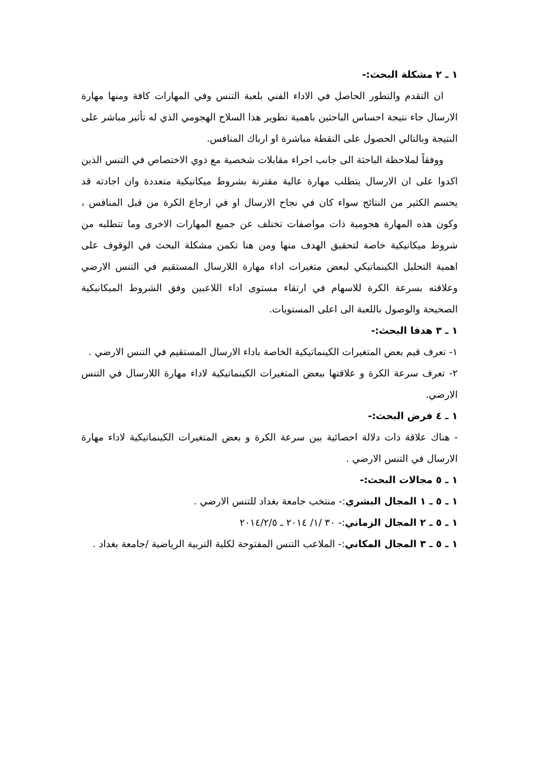١ ـ ٢ مشكلة البحث:-
ان التقدم والتطور الحاصل في الاداء الفني بلعبة التنس وفي المهارات كافة ومنها مهارة الارسال جاء نتيجة احساس الباحثين باهمية تطوير هذا السلاح الهجومي الذي له تأثير مباشر على النتيجة وبالتالي الحصول على النقطة مباشرة او ارباك المنافس.
ووفقاً لملاحظة الباحثة الى جانب اجراء مقابلات شخصية مع ذوي الاختصاص في التنس الذين اكدوا على ان الارسال يتطلب مهارة عالية مقترنة بشروط ميكانيكية متعددة وان اجادته قد يحسم الكثير من النتائج سواء كان في نجاح الارسال او في ارجاع الكرة من قبل المنافس ، وكون هذه المهارة هجومية ذات مواصفات تختلف عن جميع المهارات الاخرى وما تتطلبه من شروط ميكانيكية خاصة لتحقيق الهدف منها ومن هنا تكمن مشكلة البحث في الوقوف على اهمية التحليل الكينماتيكي لبعض متغيرات اداء مهارة اللارسال المستقيم في التنس الارضي وعلاقته بسرعة الكرة للاسهام في ارتقاء مستوى اداء اللاعبين وفق الشروط الميكانيكية الصحيحة والوصول باللعبة الى اعلى المستويات.
١ ـ ٣ هدفا البحث:-
١- تعرف قيم بعض المتغيرات الكينماتيكية الخاصة باداء الارسال المستقيم في التنس الارضي .
٢- تعرف سرعة الكرة و علاقتها ببعض المتغيرات الكينماتيكية لاداء مهارة اللارسال في التنس الارضي.
١ ـ ٤ فرض البحث:-
- هناك علاقة ذات دلالة احصائية بين سرعة الكرة و بعض المتغيرات الكينماتيكية لاداء مهارة الارسال في التنس الارضي .
١ ـ ٥ مجالات البحث:-
١ ـ ٥ ـ ١ المجال البشري:- منتخب جامعة بغداد للتنس الارضي .
١ ـ ٥ ـ ٢ المجال الزماني:- ٣٠ /١/ ٢٠١٤ ـ ٢٠١٤/٢/٥
١ ـ ٥ ـ ٣ المجال المكاني:- الملاعب التنس المفتوحة لكلية التربية الرياضية /جامعة بغداد .